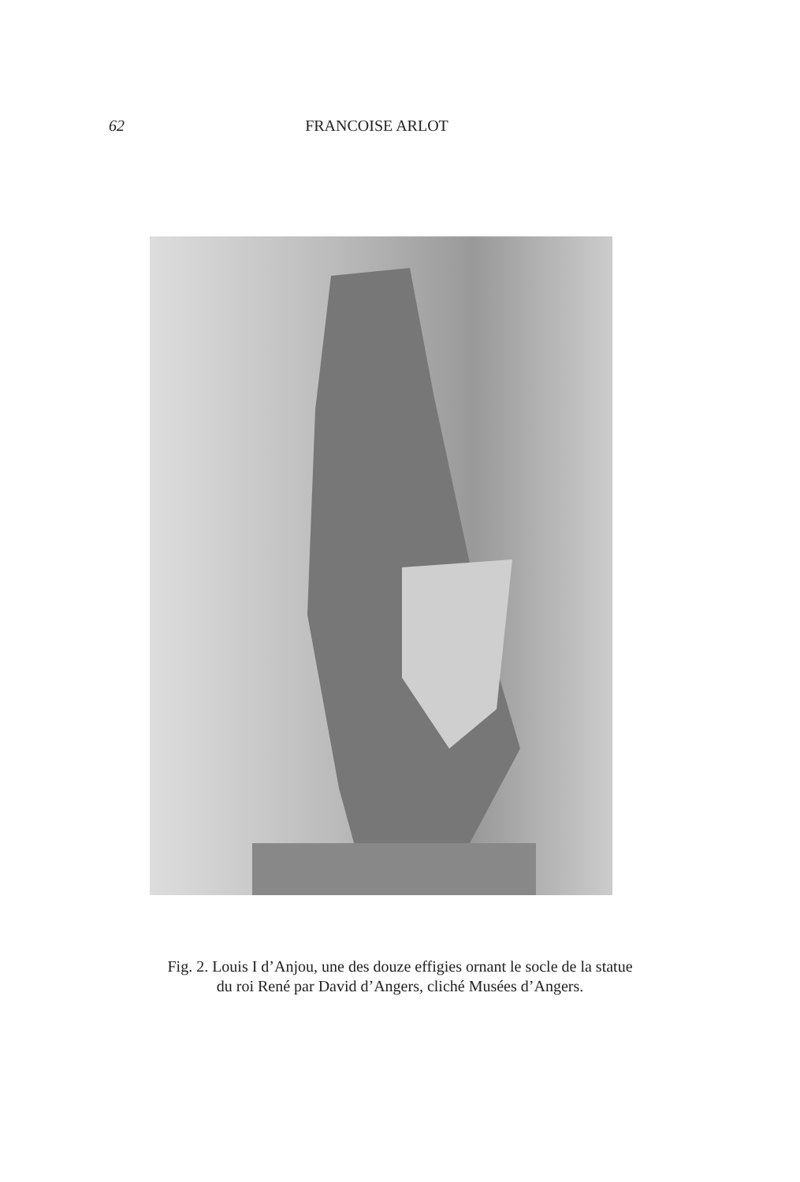62 FRANCOISE ARLOT
Fig. 2. Louis I d’Anjou, une des douze effigies ornant le socle de la statue
du roi René par David d’Angers, cliché Musées d’Angers.